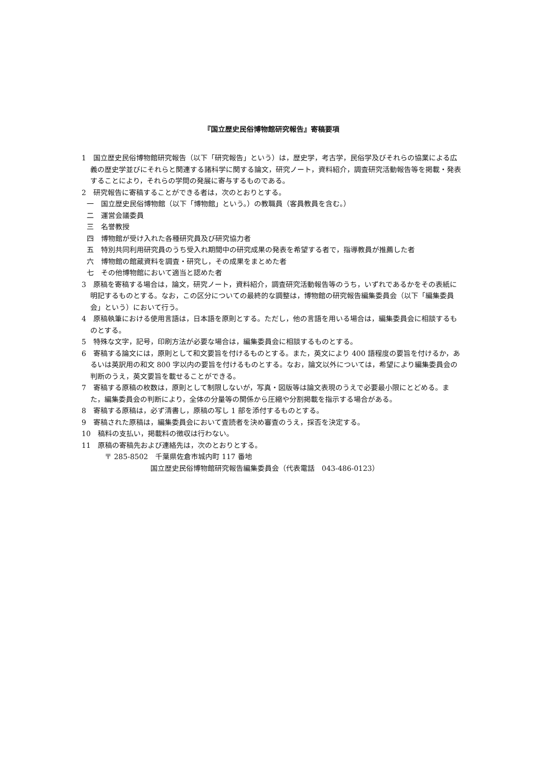『国立歴史民俗博物館研究報告』寄稿要項
1　国立歴史民俗博物館研究報告（以下「研究報告」という）は，歴史学，考古学，民俗学及びそれらの協業による広義の歴史学並びにそれらと関連する諸科学に関する論文，研究ノート，資料紹介，調査研究活動報告等を掲載・発表することにより，それらの学問の発展に寄与するものである。
2　研究報告に寄稿することができる者は，次のとおりとする。
一　国立歴史民俗博物館（以下「博物館」という。）の教職員（客員教員を含む。）
二　運営会議委員
三　名誉教授
四　博物館が受け入れた各種研究員及び研究協力者
五　特別共同利用研究員のうち受入れ期間中の研究成果の発表を希望する者で，指導教員が推薦した者
六　博物館の館蔵資料を調査・研究し，その成果をまとめた者
七　その他博物館において適当と認めた者
3　原稿を寄稿する場合は，論文，研究ノート，資料紹介，調査研究活動報告等のうち，いずれであるかをその表紙に明記するものとする。なお，この区分についての最終的な調整は，博物館の研究報告編集委員会（以下「編集委員会」という）において行う。
4　原稿執筆における使用言語は，日本語を原則とする。ただし，他の言語を用いる場合は，編集委員会に相談するものとする。
5　特殊な文字，記号，印刷方法が必要な場合は，編集委員会に相談するものとする。
6　寄稿する論文には，原則として和文要旨を付けるものとする。また，英文により 400 語程度の要旨を付けるか，あるいは英訳用の和文 800 字以内の要旨を付けるものとする。なお，論文以外については，希望により編集委員会の判断のうえ，英文要旨を載せることができる。
7　寄稿する原稿の枚数は，原則として制限しないが，写真・図版等は論文表現のうえで必要最小限にとどめる。また，編集委員会の判断により，全体の分量等の関係から圧縮や分割掲載を指示する場合がある。
8　寄稿する原稿は，必ず清書し，原稿の写し 1 部を添付するものとする。
9　寄稿された原稿は，編集委員会において査読者を決め審査のうえ，採否を決定する。
10　稿料の支払い，掲載料の徴収は行わない。
11　原稿の寄稿先および連絡先は，次のとおりとする。
〒 285-8502　千葉県佐倉市城内町 117 番地
国立歴史民俗博物館研究報告編集委員会（代表電話　043-486-0123）